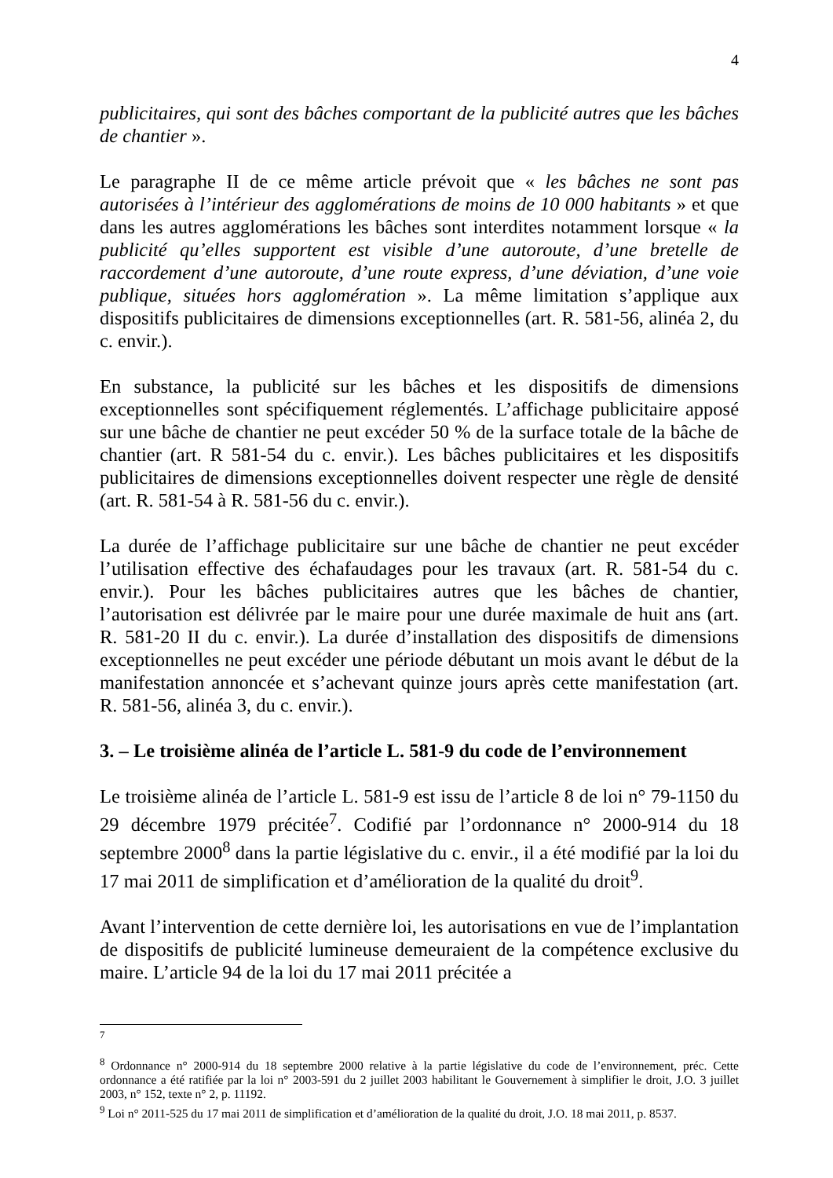4
publicitaires, qui sont des bâches comportant de la publicité autres que les bâches de chantier ».
Le paragraphe II de ce même article prévoit que « les bâches ne sont pas autorisées à l’intérieur des agglomérations de moins de 10 000 habitants » et que dans les autres agglomérations les bâches sont interdites notamment lorsque « la publicité qu’elles supportent est visible d’une autoroute, d’une bretelle de raccordement d’une autoroute, d’une route express, d’une déviation, d’une voie publique, situées hors agglomération ». La même limitation s’applique aux dispositifs publicitaires de dimensions exceptionnelles (art. R. 581-56, alinéa 2, du c. envir.).
En substance, la publicité sur les bâches et les dispositifs de dimensions exceptionnelles sont spécifiquement réglementés. L’affichage publicitaire apposé sur une bâche de chantier ne peut excéder 50 % de la surface totale de la bâche de chantier (art. R 581-54 du c. envir.). Les bâches publicitaires et les dispositifs publicitaires de dimensions exceptionnelles doivent respecter une règle de densité (art. R. 581-54 à R. 581-56 du c. envir.).
La durée de l’affichage publicitaire sur une bâche de chantier ne peut excéder l’utilisation effective des échafaudages pour les travaux (art. R. 581-54 du c. envir.). Pour les bâches publicitaires autres que les bâches de chantier, l’autorisation est délivrée par le maire pour une durée maximale de huit ans (art. R. 581-20 II du c. envir.). La durée d’installation des dispositifs de dimensions exceptionnelles ne peut excéder une période débutant un mois avant le début de la manifestation annoncée et s’achevant quinze jours après cette manifestation (art. R. 581-56, alinéa 3, du c. envir.).
3. – Le troisième alinéa de l’article L. 581-9 du code de l’environnement
Le troisième alinéa de l’article L. 581-9 est issu de l’article 8 de loi n° 79-1150 du 29 décembre 1979 précitée<sup>7</sup>. Codifié par l’ordonnance n° 2000-914 du 18 septembre 2000<sup>8</sup> dans la partie législative du c. envir., il a été modifié par la loi du 17 mai 2011 de simplification et d’amélioration de la qualité du droit<sup>9</sup>.
Avant l’intervention de cette dernière loi, les autorisations en vue de l’implantation de dispositifs de publicité lumineuse demeuraient de la compétence exclusive du maire. L’article 94 de la loi du 17 mai 2011 précitée a
<sup>7</sup>
<sup>8</sup> Ordonnance n° 2000-914 du 18 septembre 2000 relative à la partie législative du code de l’environnement, préc. Cette ordonnance a été ratifiée par la loi n° 2003-591 du 2 juillet 2003 habilitant le Gouvernement à simplifier le droit, J.O. 3 juillet 2003, n° 152, texte n° 2, p. 11192.
<sup>9</sup> Loi n° 2011-525 du 17 mai 2011 de simplification et d’amélioration de la qualité du droit, J.O. 18 mai 2011, p. 8537.